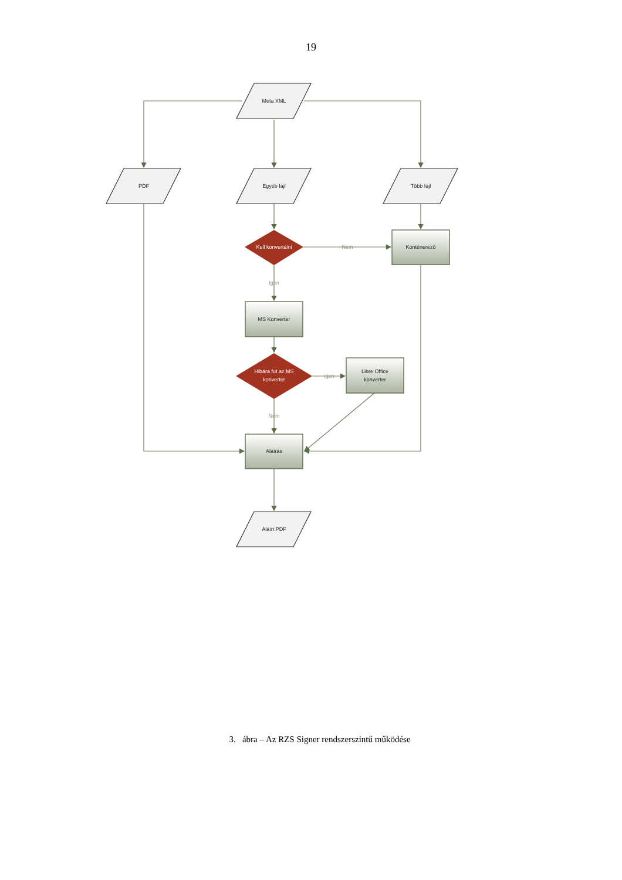19
Meta XML
PDF
Egyéb fájl
Több fájl
Konténerező
MS Konverter
Libre Office
konverter
Aláírás
Aláírt PDF
Kell konvertálni
Hibára fut az MS
konverter
Nem
Igen
igen
Nem
3. ábra – Az RZS Signer rendszerszintű működése